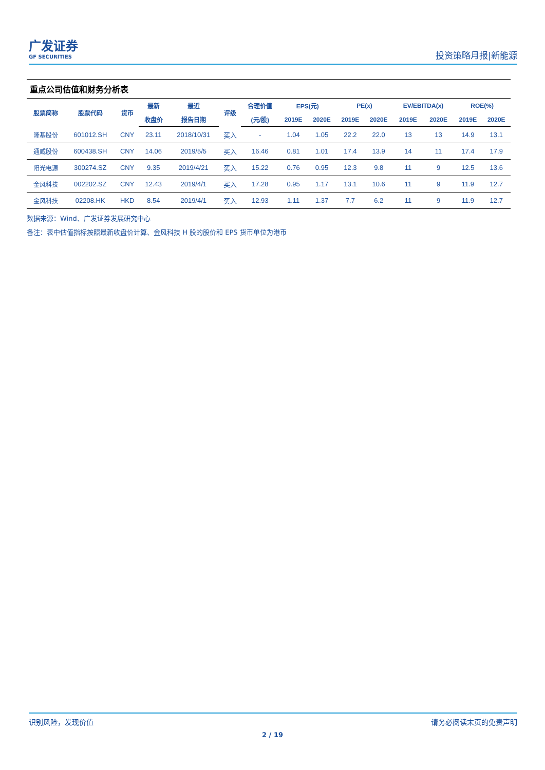广发证券
GF SECURITIES
投资策略月报|新能源
重点公司估值和财务分析表
| 股票简称 | 股票代码 | 货币 | 最新 | 最近 | 评级 | 合理价值 | EPS(元) | | PE(x) | | EV/EBITDA(x) | | ROE(%) | |
| --- | --- | --- | --- | --- | --- | --- | --- | --- | --- | --- | --- | --- | --- | --- |
| | | | 收盘价 | 报告日期 | | (元/股) | 2019E | 2020E | 2019E | 2020E | 2019E | 2020E | 2019E | 2020E |
| 隆基股份 | 601012.SH | CNY | 23.11 | 2018/10/31 | 买入 | - | 1.04 | 1.05 | 22.2 | 22.0 | 13 | 13 | 14.9 | 13.1 |
| 通威股份 | 600438.SH | CNY | 14.06 | 2019/5/5 | 买入 | 16.46 | 0.81 | 1.01 | 17.4 | 13.9 | 14 | 11 | 17.4 | 17.9 |
| 阳光电源 | 300274.SZ | CNY | 9.35 | 2019/4/21 | 买入 | 15.22 | 0.76 | 0.95 | 12.3 | 9.8 | 11 | 9 | 12.5 | 13.6 |
| 金风科技 | 002202.SZ | CNY | 12.43 | 2019/4/1 | 买入 | 17.28 | 0.95 | 1.17 | 13.1 | 10.6 | 11 | 9 | 11.9 | 12.7 |
| 金风科技 | 02208.HK | HKD | 8.54 | 2019/4/1 | 买入 | 12.93 | 1.11 | 1.37 | 7.7 | 6.2 | 11 | 9 | 11.9 | 12.7 |
数据来源：Wind、广发证券发展研究中心
备注：表中估值指标按照最新收盘价计算、金风科技 H 股的股价和 EPS 货币单位为港币
识别风险，发现价值 请务必阅读末页的免责声明
2 / 19